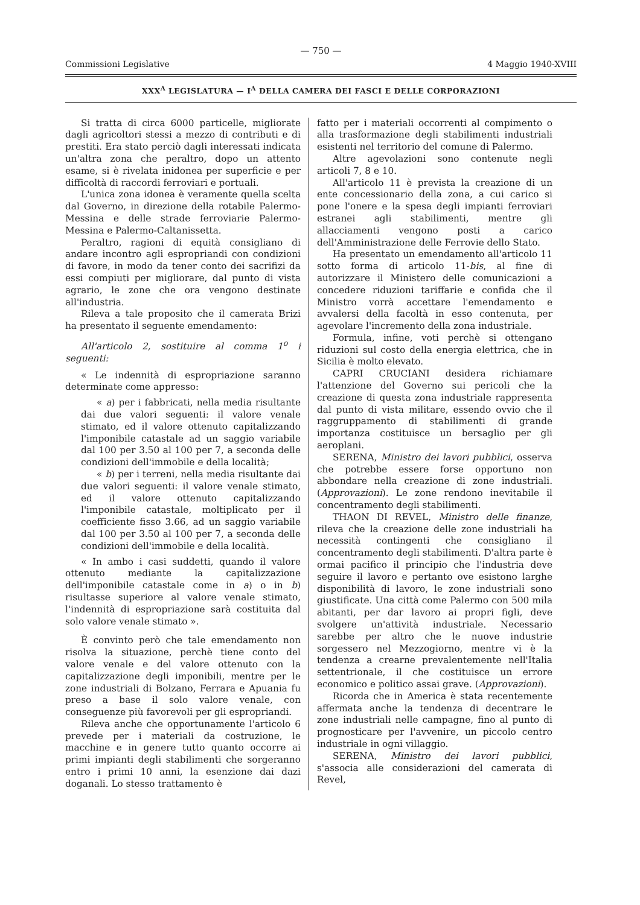— 750 —
Commissioni Legislative 4 Maggio 1940-XVIII
XXX<sup>A</sup> LEGISLATURA — I<sup>A</sup> DELLA CAMERA DEI FASCI E DELLE CORPORAZIONI
Si tratta di circa 6000 particelle, migliorate dagli agricoltori stessi a mezzo di contributi e di prestiti. Era stato perciò dagli interessati indicata un'altra zona che peraltro, dopo un attento esame, si è rivelata inidonea per superficie e per difficoltà di raccordi ferroviari e portuali.
L'unica zona idonea è veramente quella scelta dal Governo, in direzione della rotabile Palermo-Messina e delle strade ferroviarie Palermo-Messina e Palermo-Caltanissetta.
Peraltro, ragioni di equità consigliano di andare incontro agli espropriandi con condizioni di favore, in modo da tener conto dei sacrifizi da essi compiuti per migliorare, dal punto di vista agrario, le zone che ora vengono destinate all'industria.
Rileva a tale proposito che il camerata Brizi ha presentato il seguente emendamento:
All'articolo 2, sostituire al comma 1<sup>o</sup> i seguenti:
« Le indennità di espropriazione saranno determinate come appresso:
« a) per i fabbricati, nella media risultante dai due valori seguenti: il valore venale stimato, ed il valore ottenuto capitalizzando l'imponibile catastale ad un saggio variabile dal 100 per 3.50 al 100 per 7, a seconda delle condizioni dell'immobile e della località;
« b) per i terreni, nella media risultante dai due valori seguenti: il valore venale stimato, ed il valore ottenuto capitalizzando l'imponibile catastale, moltiplicato per il coefficiente fisso 3.66, ad un saggio variabile dal 100 per 3.50 al 100 per 7, a seconda delle condizioni dell'immobile e della località.
« In ambo i casi suddetti, quando il valore ottenuto mediante la capitalizzazione dell'imponibile catastale come in a) o in b) risultasse superiore al valore venale stimato, l'indennità di espropriazione sarà costituita dal solo valore venale stimato ».
È convinto però che tale emendamento non risolva la situazione, perchè tiene conto del valore venale e del valore ottenuto con la capitalizzazione degli imponibili, mentre per le zone industriali di Bolzano, Ferrara e Apuania fu preso a base il solo valore venale, con conseguenze più favorevoli per gli espropriandi.
Rileva anche che opportunamente l'articolo 6 prevede per i materiali da costruzione, le macchine e in genere tutto quanto occorre ai primi impianti degli stabilimenti che sorgeranno entro i primi 10 anni, la esenzione dai dazi doganali. Lo stesso trattamento è
fatto per i materiali occorrenti al compimento o alla trasformazione degli stabilimenti industriali esistenti nel territorio del comune di Palermo.
Altre agevolazioni sono contenute negli articoli 7, 8 e 10.
All'articolo 11 è prevista la creazione di un ente concessionario della zona, a cui carico si pone l'onere e la spesa degli impianti ferroviari estranei agli stabilimenti, mentre gli allacciamenti vengono posti a carico dell'Amministrazione delle Ferrovie dello Stato.
Ha presentato un emendamento all'articolo 11 sotto forma di articolo 11-bis, al fine di autorizzare il Ministero delle comunicazioni a concedere riduzioni tariffarie e confida che il Ministro vorrà accettare l'emendamento e avvalersi della facoltà in esso contenuta, per agevolare l'incremento della zona industriale.
Formula, infine, voti perchè si ottengano riduzioni sul costo della energia elettrica, che in Sicilia è molto elevato.
CAPRI CRUCIANI desidera richiamare l'attenzione del Governo sui pericoli che la creazione di questa zona industriale rappresenta dal punto di vista militare, essendo ovvio che il raggruppamento di stabilimenti di grande importanza costituisce un bersaglio per gli aeroplani.
SERENA, Ministro dei lavori pubblici, osserva che potrebbe essere forse opportuno non abbondare nella creazione di zone industriali. (Approvazioni). Le zone rendono inevitabile il concentramento degli stabilimenti.
THAON DI REVEL, Ministro delle finanze, rileva che la creazione delle zone industriali ha necessità contingenti che consigliano il concentramento degli stabilimenti. D'altra parte è ormai pacifico il principio che l'industria deve seguire il lavoro e pertanto ove esistono larghe disponibilità di lavoro, le zone industriali sono giustificate. Una città come Palermo con 500 mila abitanti, per dar lavoro ai propri figli, deve svolgere un'attività industriale. Necessario sarebbe per altro che le nuove industrie sorgessero nel Mezzogiorno, mentre vi è la tendenza a crearne prevalentemente nell'Italia settentrionale, il che costituisce un errore economico e politico assai grave. (Approvazioni).
Ricorda che in America è stata recentemente affermata anche la tendenza di decentrare le zone industriali nelle campagne, fino al punto di prognosticare per l'avvenire, un piccolo centro industriale in ogni villaggio.
SERENA, Ministro dei lavori pubblici, s'associa alle considerazioni del camerata di Revel,